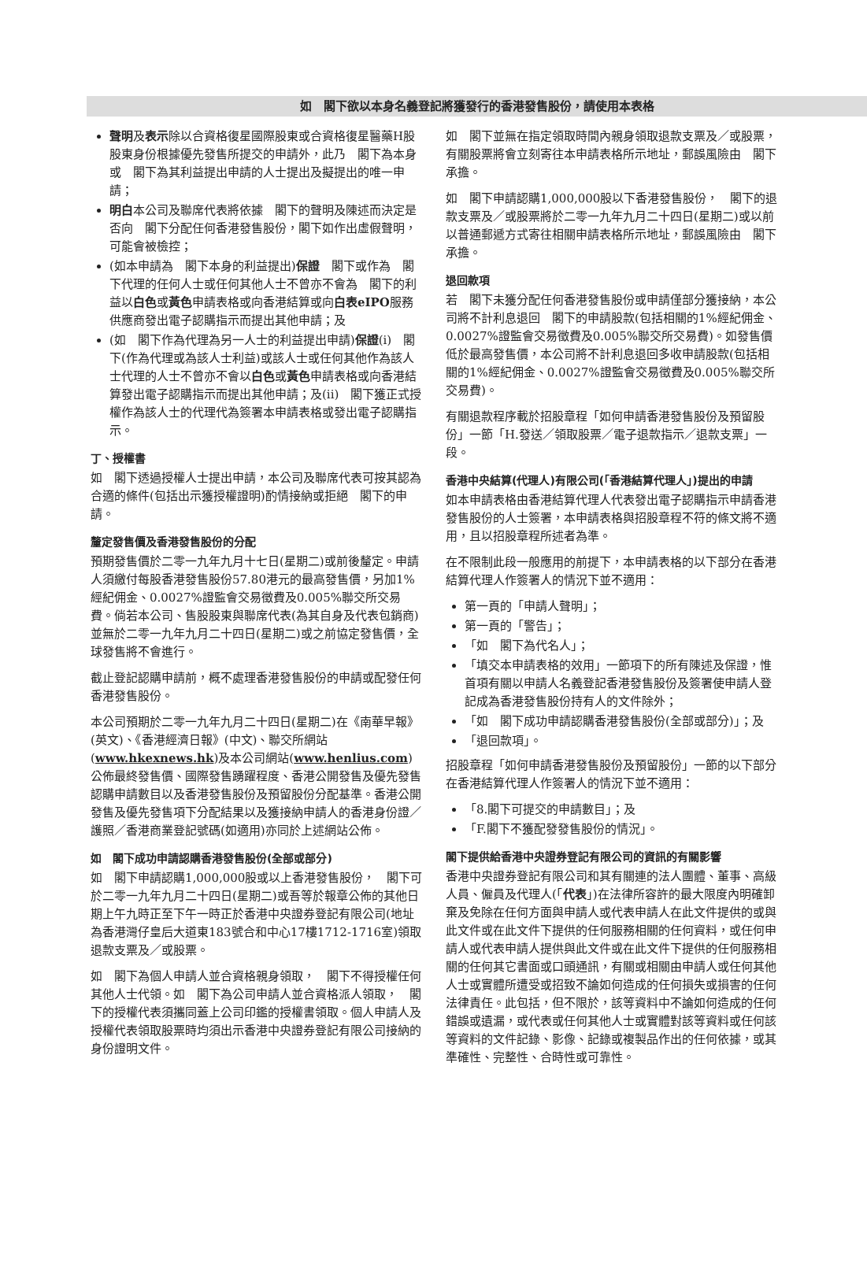如　閣下欲以本身名義登記將獲發行的香港發售股份，請使用本表格
聲明及表示除以合資格復星國際股東或合資格復星醫藥H股股東身份根據優先發售所提交的申請外，此乃　閣下為本身或　閣下為其利益提出申請的人士提出及擬提出的唯一申請；
明白本公司及聯席代表將依據　閣下的聲明及陳述而決定是否向　閣下分配任何香港發售股份，閣下如作出虛假聲明，可能會被檢控；
(如本申請為　閣下本身的利益提出)保證　閣下或作為　閣下代理的任何人士或任何其他人士不曾亦不會為　閣下的利益以白色或黃色申請表格或向香港結算或向白表eIPO服務供應商發出電子認購指示而提出其他申請；及
(如　閣下作為代理為另一人士的利益提出申請)保證(i)　閣下(作為代理或為該人士利益)或該人士或任何其他作為該人士代理的人士不曾亦不會以白色或黃色申請表格或向香港結算發出電子認購指示而提出其他申請；及(ii)　閣下獲正式授權作為該人士的代理代為簽署本申請表格或發出電子認購指示。
丁、授權書
如　閣下透過授權人士提出申請，本公司及聯席代表可按其認為合適的條件(包括出示獲授權證明)酌情接納或拒絕　閣下的申請。
釐定發售價及香港發售股份的分配
預期發售價於二零一九年九月十七日(星期二)或前後釐定。申請人須繳付每股香港發售股份57.80港元的最高發售價，另加1%經紀佣金、0.0027%證監會交易徵費及0.005%聯交所交易費。倘若本公司、售股股東與聯席代表(為其自身及代表包銷商)並無於二零一九年九月二十四日(星期二)或之前協定發售價，全球發售將不會進行。
截止登記認購申請前，概不處理香港發售股份的申請或配發任何香港發售股份。
本公司預期於二零一九年九月二十四日(星期二)在《南華早報》(英文)、《香港經濟日報》(中文)、聯交所網站(www.hkexnews.hk)及本公司網站(www.henlius.com)公佈最終發售價、國際發售踴躍程度、香港公開發售及優先發售認購申請數目以及香港發售股份及預留股份分配基準。香港公開發售及優先發售項下分配結果以及獲接納申請人的香港身份證／護照／香港商業登記號碼(如適用)亦同於上述網站公佈。
如　閣下成功申請認購香港發售股份(全部或部分)
如　閣下申請認購1,000,000股或以上香港發售股份，　閣下可於二零一九年九月二十四日(星期二)或吾等於報章公佈的其他日期上午九時正至下午一時正於香港中央證券登記有限公司(地址為香港灣仔皇后大道東183號合和中心17樓1712-1716室)領取退款支票及／或股票。
如　閣下為個人申請人並合資格親身領取，　閣下不得授權任何其他人士代領。如　閣下為公司申請人並合資格派人領取，　閣下的授權代表須攜同蓋上公司印鑑的授權書領取。個人申請人及授權代表領取股票時均須出示香港中央證券登記有限公司接納的身份證明文件。
如　閣下並無在指定領取時間內親身領取退款支票及／或股票，有關股票將會立刻寄往本申請表格所示地址，郵誤風險由　閣下承擔。
如　閣下申請認購1,000,000股以下香港發售股份，　閣下的退款支票及／或股票將於二零一九年九月二十四日(星期二)或以前以普通郵遞方式寄往相關申請表格所示地址，郵誤風險由　閣下承擔。
退回款項
若　閣下未獲分配任何香港發售股份或申請僅部分獲接納，本公司將不計利息退回　閣下的申請股款(包括相關的1%經紀佣金、0.0027%證監會交易徵費及0.005%聯交所交易費)。如發售價低於最高發售價，本公司將不計利息退回多收申請股款(包括相關的1%經紀佣金、0.0027%證監會交易徵費及0.005%聯交所交易費)。
有關退款程序載於招股章程「如何申請香港發售股份及預留股份」一節「H.發送／領取股票／電子退款指示／退款支票」一段。
香港中央結算(代理人)有限公司(「香港結算代理人」)提出的申請
如本申請表格由香港結算代理人代表發出電子認購指示申請香港發售股份的人士簽署，本申請表格與招股章程不符的條文將不適用，且以招股章程所述者為準。
在不限制此段一般應用的前提下，本申請表格的以下部分在香港結算代理人作簽署人的情況下並不適用：
第一頁的「申請人聲明」；
第一頁的「警告」；
「如　閣下為代名人」；
「填交本申請表格的效用」一節項下的所有陳述及保證，惟首項有關以申請人名義登記香港發售股份及簽署使申請人登記成為香港發售股份持有人的文件除外；
「如　閣下成功申請認購香港發售股份(全部或部分)」；及
「退回款項」。
招股章程「如何申請香港發售股份及預留股份」一節的以下部分在香港結算代理人作簽署人的情況下並不適用：
「8.閣下可提交的申請數目」；及
「F.閣下不獲配發發售股份的情況」。
閣下提供給香港中央證券登記有限公司的資訊的有關影響
香港中央證券登記有限公司和其有關連的法人團體、董事、高級人員、僱員及代理人(「代表」)在法律所容許的最大限度內明確卸棄及免除在任何方面與申請人或代表申請人在此文件提供的或與此文件或在此文件下提供的任何服務相關的任何資料，或任何申請人或代表申請人提供與此文件或在此文件下提供的任何服務相關的任何其它書面或口頭通訊，有關或相關由申請人或任何其他人士或實體所遭受或招致不論如何造成的任何損失或損害的任何法律責任。此包括，但不限於，該等資料中不論如何造成的任何錯誤或遺漏，或代表或任何其他人士或實體對該等資料或任何該等資料的文件記錄、影像、記錄或複製品作出的任何依據，或其準確性、完整性、合時性或可靠性。